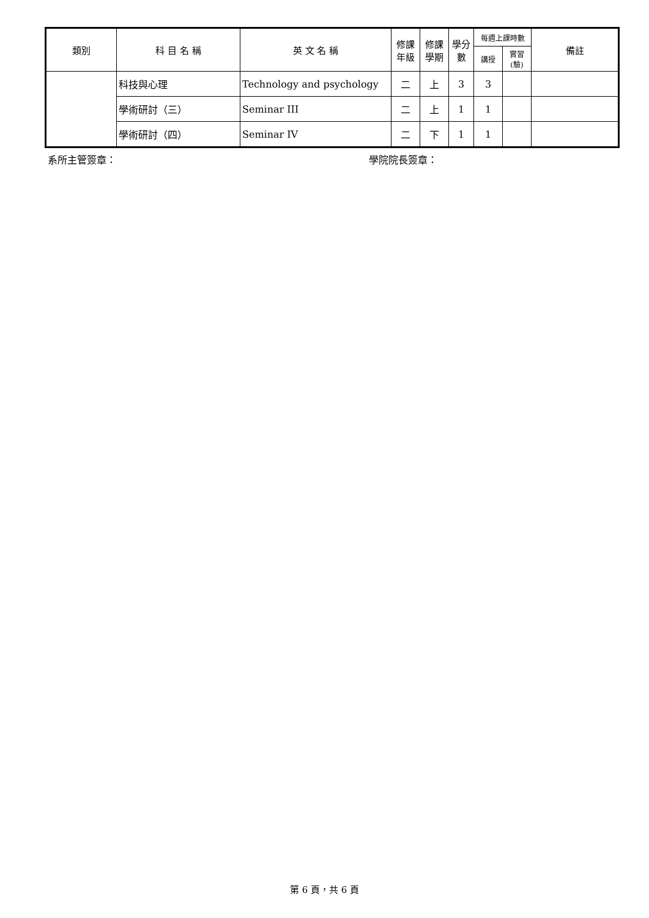| 類別 | 科 目 名 稱 | 英 文 名 稱 | 修課 年級 | 修課 學期 | 學分 數 | 每週上課時數 | | 備註 |
| --- | --- | --- | --- | --- | --- | --- | --- | --- |
| | | | | | | 講授 | 實習(驗) | |
| | 科技與心理 | Technology and psychology | 二 | 上 | 3 | 3 | | |
| | 學術研討（三） | Seminar III | 二 | 上 | 1 | 1 | | |
| | 學術研討（四） | Seminar IV | 二 | 下 | 1 | 1 | | |
系所主管簽章： 學院院長簽章：
第 6 頁，共 6 頁